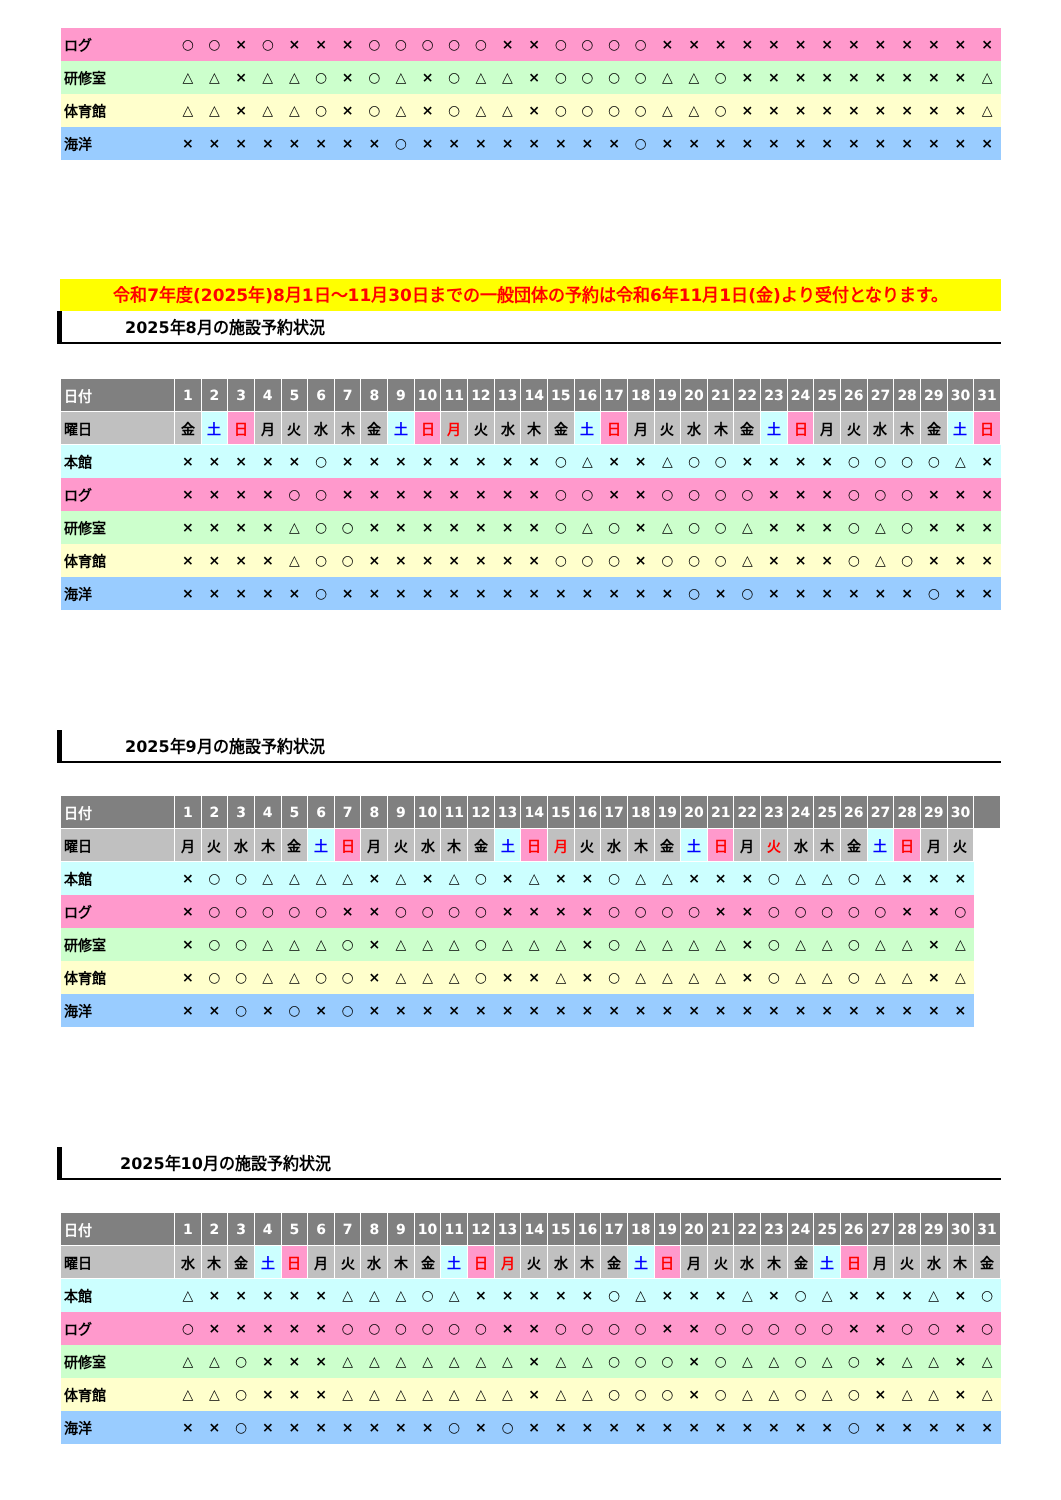| ログ | ○ | ○ | × | ○ | × | × | × | ○ | ○ | ○ | ○ | ○ | × | × | ○ | ○ | ○ | ○ | × | × | × | × | × | × | × | × | × | × | × | × | × |
| 研修室 | △ | △ | × | △ | △ | ○ | × | ○ | △ | × | ○ | △ | △ | × | ○ | ○ | ○ | ○ | △ | △ | ○ | × | × | × | × | × | × | × | × | × | △ |
| 体育館 | △ | △ | × | △ | △ | ○ | × | ○ | △ | × | ○ | △ | △ | × | ○ | ○ | ○ | ○ | △ | △ | ○ | × | × | × | × | × | × | × | × | × | △ |
| 海洋 | × | × | × | × | × | × | × | × | ○ | × | × | × | × | × | × | × | × | ○ | × | × | × | × | × | × | × | × | × | × | × | × | × |
令和7年度(2025年)8月1日～11月30日までの一般団体の予約は令和6年11月1日(金)より受付となります。
2025年8月の施設予約状況
| 日付 | 1 | 2 | 3 | 4 | 5 | 6 | 7 | 8 | 9 | 10 | 11 | 12 | 13 | 14 | 15 | 16 | 17 | 18 | 19 | 20 | 21 | 22 | 23 | 24 | 25 | 26 | 27 | 28 | 29 | 30 | 31 |
| --- | --- | --- | --- | --- | --- | --- | --- | --- | --- | --- | --- | --- | --- | --- | --- | --- | --- | --- | --- | --- | --- | --- | --- | --- | --- | --- | --- | --- | --- | --- | --- |
| 曜日 | 金 | 土 | 日 | 月 | 火 | 水 | 木 | 金 | 土 | 日 | 月 | 火 | 水 | 木 | 金 | 土 | 日 | 月 | 火 | 水 | 木 | 金 | 土 | 日 | 月 | 火 | 水 | 木 | 金 | 土 | 日 |
| 本館 | × | × | × | × | × | ○ | × | × | × | × | × | × | × | × | ○ | △ | × | × | △ | ○ | ○ | × | × | × | × | ○ | ○ | ○ | ○ | △ | × |
| ログ | × | × | × | × | ○ | ○ | × | × | × | × | × | × | × | × | ○ | ○ | × | × | ○ | ○ | ○ | ○ | × | × | × | ○ | ○ | ○ | × | × | × |
| 研修室 | × | × | × | × | △ | ○ | ○ | × | × | × | × | × | × | × | ○ | △ | ○ | × | △ | ○ | ○ | △ | × | × | × | ○ | △ | ○ | × | × | × |
| 体育館 | × | × | × | × | △ | ○ | ○ | × | × | × | × | × | × | × | ○ | ○ | ○ | × | ○ | ○ | ○ | △ | × | × | × | ○ | △ | ○ | × | × | × |
| 海洋 | × | × | × | × | × | ○ | × | × | × | × | × | × | × | × | × | × | × | × | × | ○ | × | ○ | × | × | × | × | × | × | ○ | × | × |
2025年9月の施設予約状況
| 日付 | 1 | 2 | 3 | 4 | 5 | 6 | 7 | 8 | 9 | 10 | 11 | 12 | 13 | 14 | 15 | 16 | 17 | 18 | 19 | 20 | 21 | 22 | 23 | 24 | 25 | 26 | 27 | 28 | 29 | 30 | |
| --- | --- | --- | --- | --- | --- | --- | --- | --- | --- | --- | --- | --- | --- | --- | --- | --- | --- | --- | --- | --- | --- | --- | --- | --- | --- | --- | --- | --- | --- | --- | --- |
| 曜日 | 月 | 火 | 水 | 木 | 金 | 土 | 日 | 月 | 火 | 水 | 木 | 金 | 土 | 日 | 月 | 火 | 水 | 木 | 金 | 土 | 日 | 月 | 火 | 水 | 木 | 金 | 土 | 日 | 月 | 火 | |
| 本館 | × | ○ | ○ | △ | △ | △ | △ | × | △ | × | △ | ○ | × | △ | × | × | ○ | △ | △ | × | × | × | ○ | △ | △ | ○ | △ | × | × | × | |
| ログ | × | ○ | ○ | ○ | ○ | ○ | × | × | ○ | ○ | ○ | ○ | × | × | × | × | ○ | ○ | ○ | ○ | × | × | ○ | ○ | ○ | ○ | ○ | × | × | ○ | |
| 研修室 | × | ○ | ○ | △ | △ | △ | ○ | × | △ | △ | △ | ○ | △ | △ | △ | × | ○ | △ | △ | △ | △ | × | ○ | △ | △ | ○ | △ | △ | × | △ | |
| 体育館 | × | ○ | ○ | △ | △ | ○ | ○ | × | △ | △ | △ | ○ | × | × | △ | × | ○ | △ | △ | △ | △ | × | ○ | △ | △ | ○ | △ | △ | × | △ | |
| 海洋 | × | × | ○ | × | ○ | × | ○ | × | × | × | × | × | × | × | × | × | × | × | × | × | × | × | × | × | × | × | × | × | × | × | |
2025年10月の施設予約状況
| 日付 | 1 | 2 | 3 | 4 | 5 | 6 | 7 | 8 | 9 | 10 | 11 | 12 | 13 | 14 | 15 | 16 | 17 | 18 | 19 | 20 | 21 | 22 | 23 | 24 | 25 | 26 | 27 | 28 | 29 | 30 | 31 |
| --- | --- | --- | --- | --- | --- | --- | --- | --- | --- | --- | --- | --- | --- | --- | --- | --- | --- | --- | --- | --- | --- | --- | --- | --- | --- | --- | --- | --- | --- | --- | --- |
| 曜日 | 水 | 木 | 金 | 土 | 日 | 月 | 火 | 水 | 木 | 金 | 土 | 日 | 月 | 火 | 水 | 木 | 金 | 土 | 日 | 月 | 火 | 水 | 木 | 金 | 土 | 日 | 月 | 火 | 水 | 木 | 金 |
| 本館 | △ | × | × | × | × | × | △ | △ | △ | ○ | △ | × | × | × | × | × | ○ | △ | × | × | × | △ | × | ○ | △ | × | × | × | △ | × | ○ |
| ログ | ○ | × | × | × | × | × | ○ | ○ | ○ | ○ | ○ | ○ | × | × | ○ | ○ | ○ | ○ | × | × | ○ | ○ | ○ | ○ | ○ | × | × | ○ | ○ | × | ○ |
| 研修室 | △ | △ | ○ | × | × | × | △ | △ | △ | △ | △ | △ | △ | × | △ | △ | ○ | ○ | ○ | × | ○ | △ | △ | ○ | △ | ○ | × | △ | △ | × | △ |
| 体育館 | △ | △ | ○ | × | × | × | △ | △ | △ | △ | △ | △ | △ | × | △ | △ | ○ | ○ | ○ | × | ○ | △ | △ | ○ | △ | ○ | × | △ | △ | × | △ |
| 海洋 | × | × | ○ | × | × | × | × | × | × | × | ○ | × | ○ | × | × | × | × | × | × | × | × | × | × | × | × | ○ | × | × | × | × | × |